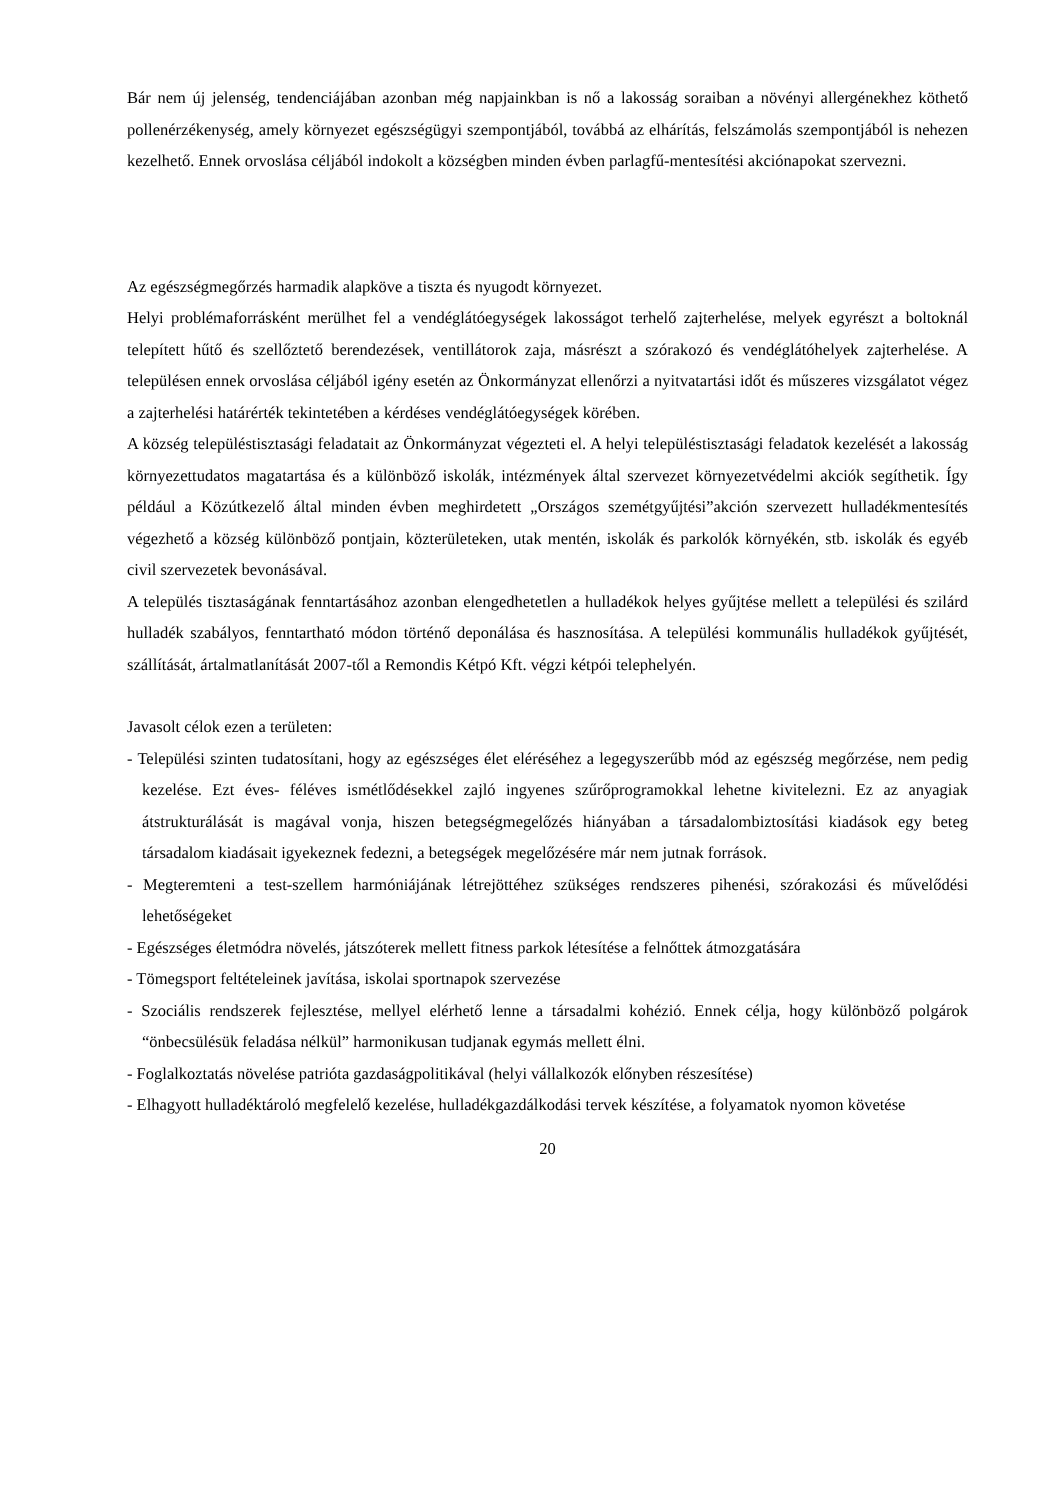Bár nem új jelenség, tendenciájában azonban még napjainkban is nő a lakosság soraiban a növényi allergénekhez köthető pollenérzékenység, amely környezet egészségügyi szempontjából, továbbá az elhárítás, felszámolás szempontjából is nehezen kezelhető. Ennek orvoslása céljából indokolt a községben minden évben parlagfű-mentesítési akciónapokat szervezni.
Az egészségmegőrzés harmadik alapköve a tiszta és nyugodt környezet.
Helyi problémaforrásként merülhet fel a vendéglátóegységek lakosságot terhelő zajterhelése, melyek egyrészt a boltoknál telepített hűtő és szellőztető berendezések, ventillátorok zaja, másrészt a szórakozó és vendéglátóhelyek zajterhelése. A településen ennek orvoslása céljából igény esetén az Önkormányzat ellenőrzi a nyitvatartási időt és műszeres vizsgálatot végez a zajterhelési határérték tekintetében a kérdéses vendéglátóegységek körében.
A község településtisztasági feladatait az Önkormányzat végezteti el. A helyi településtisztasági feladatok kezelését a lakosság környezettudatos magatartása és a különböző iskolák, intézmények által szervezet környezetvédelmi akciók segíthetik. Így például a Közútkezelő által minden évben meghirdetett „Országos szemétgyűjtési”akción szervezett hulladékmentesítés végezhető a község különböző pontjain, közterületeken, utak mentén, iskolák és parkolók környékén, stb. iskolák és egyéb civil szervezetek bevonásával.
A település tisztaságának fenntartásához azonban elengedhetetlen a hulladékok helyes gyűjtése mellett a települési és szilárd hulladék szabályos, fenntartható módon történő deponálása és hasznosítása. A települési kommunális hulladékok gyűjtését, szállítását, ártalmatlanítását 2007-től a Remondis Kétpó Kft. végzi kétpói telephelyén.
Javasolt célok ezen a területen:
- Települési szinten tudatosítani, hogy az egészséges élet eléréséhez a legegyszerűbb mód az egészség megőrzése, nem pedig kezelése. Ezt éves- féléves ismétlődésekkel zajló ingyenes szűrőprogramokkal lehetne kivitelezni. Ez az anyagiak átstrukturálását is magával vonja, hiszen betegségmegelőzés hiányában a társadalombiztosítási kiadások egy beteg társadalom kiadásait igyekeznek fedezni, a betegségek megelőzésére már nem jutnak források.
- Megteremteni a test-szellem harmóniájának létrejöttéhez szükséges rendszeres pihenési, szórakozási és művelődési lehetőségeket
- Egészséges életmódra növelés, játszóterek mellett fitness parkok létesítése a felnőttek átmozgatására
- Tömegsport feltételeinek javítása, iskolai sportnapok szervezése
- Szociális rendszerek fejlesztése, mellyel elérhető lenne a társadalmi kohézió. Ennek célja, hogy különböző polgárok “önbecsülésük feladása nélkül” harmonikusan tudjanak egymás mellett élni.
- Foglalkoztatás növelése patrióta gazdaságpolitikával (helyi vállalkozók előnyben részesítése)
- Elhagyott hulladéktároló megfelelő kezelése, hulladékgazdálkodási tervek készítése, a folyamatok nyomon követése
20